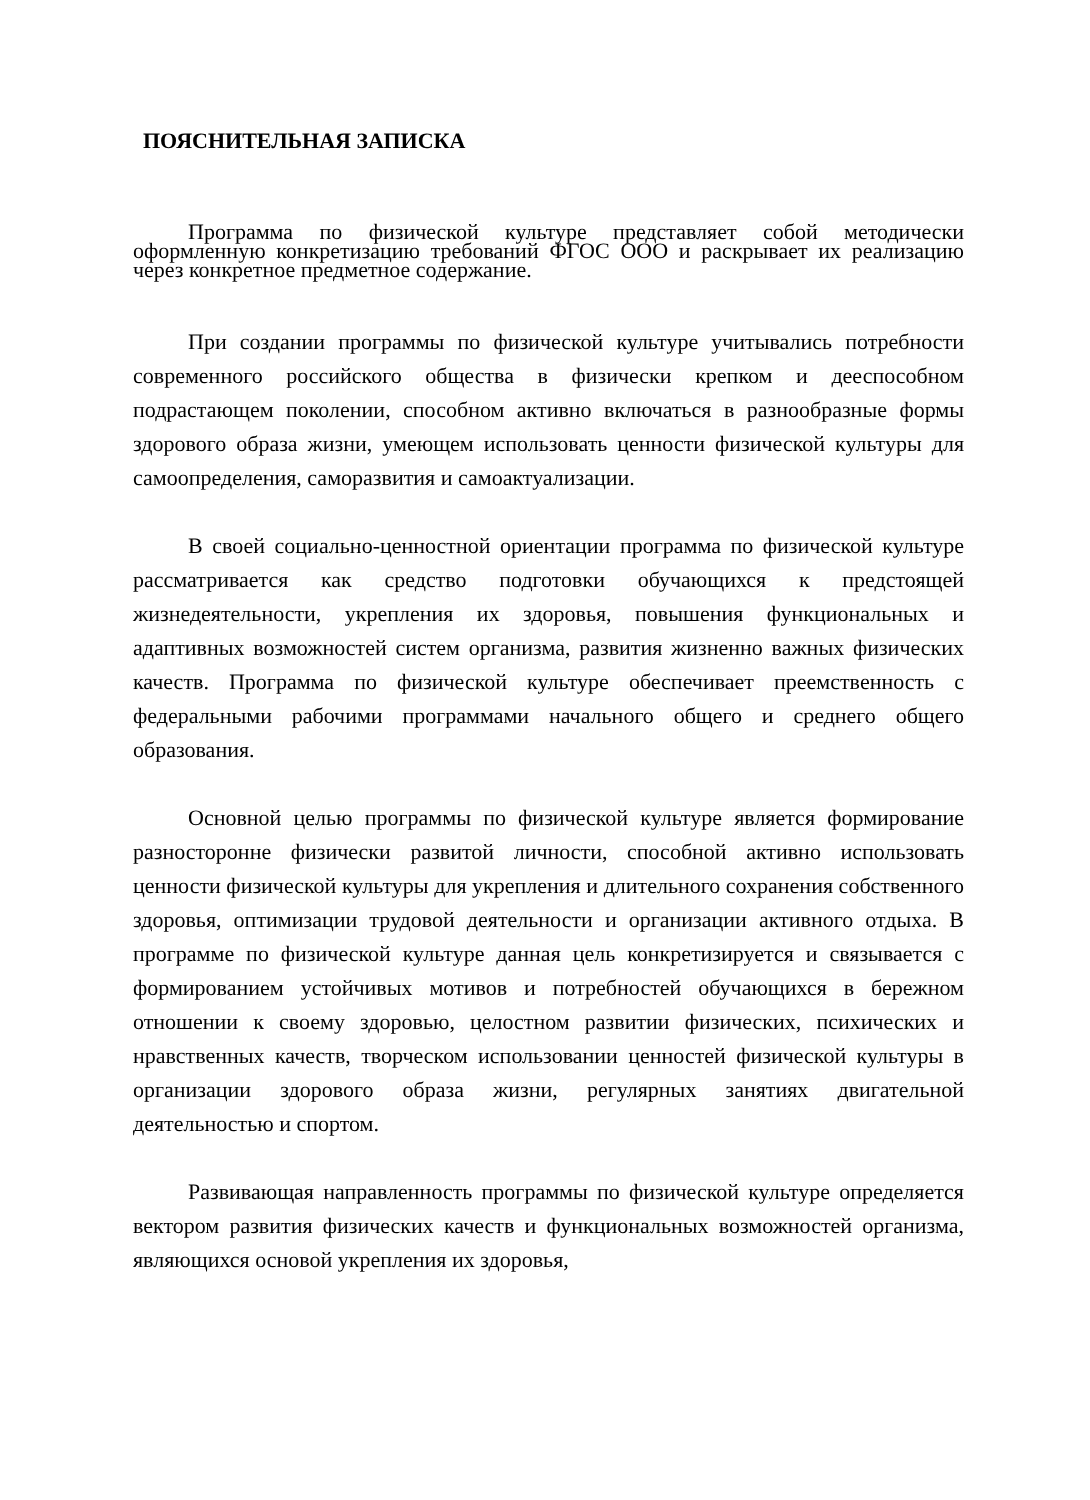ПОЯСНИТЕЛЬНАЯ ЗАПИСКА
Программа по физической культуре представляет собой методически оформленную конкретизацию требований ФГОС ООО и раскрывает их реализацию через конкретное предметное содержание.
При создании программы по физической культуре учитывались потребности современного российского общества в физически крепком и дееспособном подрастающем поколении, способном активно включаться в разнообразные формы здорового образа жизни, умеющем использовать ценности физической культуры для самоопределения, саморазвития и самоактуализации.
В своей социально-ценностной ориентации программа по физической культуре рассматривается как средство подготовки обучающихся к предстоящей жизнедеятельности, укрепления их здоровья, повышения функциональных и адаптивных возможностей систем организма, развития жизненно важных физических качеств. Программа по физической культуре обеспечивает преемственность с федеральными рабочими программами начального общего и среднего общего образования.
Основной целью программы по физической культуре является формирование разносторонне физически развитой личности, способной активно использовать ценности физической культуры для укрепления и длительного сохранения собственного здоровья, оптимизации трудовой деятельности и организации активного отдыха. В программе по физической культуре данная цель конкретизируется и связывается с формированием устойчивых мотивов и потребностей обучающихся в бережном отношении к своему здоровью, целостном развитии физических, психических и нравственных качеств, творческом использовании ценностей физической культуры в организации здорового образа жизни, регулярных занятиях двигательной деятельностью и спортом.
Развивающая направленность программы по физической культуре определяется вектором развития физических качеств и функциональных возможностей организма, являющихся основой укрепления их здоровья,